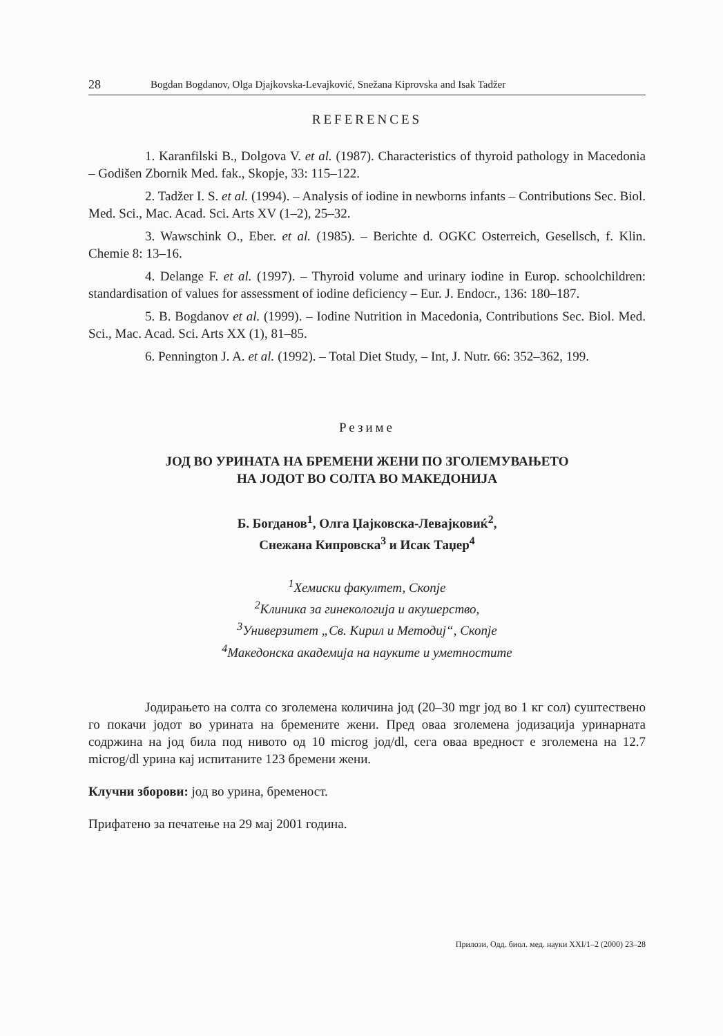28 Bogdan Bogdanov, Olga Djajkovska-Levajković, Snežana Kiprovska and Isak Tadžer
REFERENCES
1. Karanfilski B., Dolgova V. et al. (1987). Characteristics of thyroid pathology in Macedonia – Godišen Zbornik Med. fak., Skopje, 33: 115–122.
2. Tadžer I. S. et al. (1994). – Analysis of iodine in newborns infants – Contributions Sec. Biol. Med. Sci., Mac. Acad. Sci. Arts XV (1–2), 25–32.
3. Wawschink O., Eber. et al. (1985). – Berichte d. OGKC Osterreich, Gesellsch, f. Klin. Chemie 8: 13–16.
4. Delange F. et al. (1997). – Thyroid volume and urinary iodine in Europ. schoolchildren: standardisation of values for assessment of iodine deficiency – Eur. J. Endocr., 136: 180–187.
5. B. Bogdanov et al. (1999). – Iodine Nutrition in Macedonia, Contributions Sec. Biol. Med. Sci., Mac. Acad. Sci. Arts XX (1), 81–85.
6. Pennington J. A. et al. (1992). – Total Diet Study, – Int, J. Nutr. 66: 352–362, 199.
Резиме
ЈОД ВО УРИНАТА НА БРЕМЕНИ ЖЕНИ ПО ЗГОЛЕМУВАЊЕТО
НА ЈОДОТ ВО СОЛТА ВО МАКЕДОНИЈА
Б. Богданов<sup>1</sup>, Олга Џајковска-Левајковиќ<sup>2</sup>,
Снежана Кипровска<sup>3</sup> и Исак Таџер<sup>4</sup>
<sup>1</sup> Хемиски факултет, Скопје
<sup>2</sup> Клиника за гинекологија и акушерство,
<sup>3</sup> Универзитет „Св. Кирил и Методиј“, Скопје
<sup>4</sup> Македонска академија на науките и уметностите
Јодирањето на солта со зголемена количина јод (20–30 mgr јод во 1 кг сол) суштествено го покачи јодот во урината на бремените жени. Пред оваа зголемена јодизација уринарната содржина на јод била под нивото од 10 microg јод/dl, сега оваа вредност е зголемена на 12.7 microg/dl урина кај испитаните 123 бремени жени.
Клучни зборови: јод во урина, бременост.
Прифатено за печатење на 29 мај 2001 година.
Прилози, Одд. биол. мед. науки XXI/1–2 (2000) 23–28